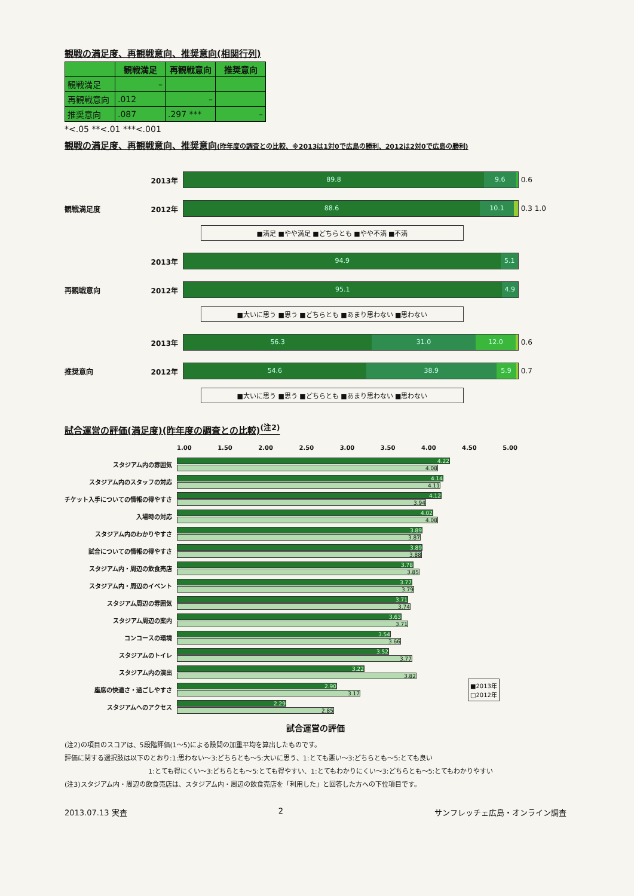観戦の満足度、再観戦意向、推奨意向(相関行列)
| | 観戦満足 | 再観戦意向 | 推奨意向 |
| --- | --- | --- | --- |
| 観戦満足 | – | | |
| 再観戦意向 | .012 | – | |
| 推奨意向 | .087 | .297 *** | – |
*<.05 **<.01 ***<.001
観戦の満足度、再観戦意向、推奨意向(昨年度の調査との比較、※2013は1対0で広島の勝利、2012は2対0で広島の勝利)
2013年
89.8 9.6
0.6
観戦満足度 2012年
88.6 10.1
0.3 1.0
■満足 ■やや満足 ■どちらとも ■やや不満 ■不満
2013年
94.9 5.1
再観戦意向 2012年
95.1 4.9
■大いに思う ■思う ■どちらとも ■あまり思わない ■思わない
2013年
56.3 31.0 12.0
0.6
推奨意向 2012年
54.6 38.9 5.9
0.7
■大いに思う ■思う ■どちらとも ■あまり思わない ■思わない
試合運営の評価(満足度)(昨年度の調査との比較)<sup>(注2)</sup>
1.00 1.50 2.00 2.50 3.00 3.50 4.00 4.50 5.00
スタジアム内の雰囲気
4.22
4.08
スタジアム内のスタッフの対応
4.14
4.11
チケット入手についての情報の得やすさ
4.12
3.94
入場時の対応
4.02
4.08
スタジアム内のわかりやすさ
3.89
3.87
試合についての情報の得やすさ
3.89
3.88
スタジアム内・周辺の飲食売店
3.78
3.85
スタジアム内・周辺のイベント
3.77
3.79
スタジアム周辺の雰囲気
3.71
3.74
スタジアム周辺の案内
3.63
3.71
コンコースの環境
3.54
3.66
スタジアムのトイレ
3.52
3.77
スタジアム内の演出
3.22
3.82
座席の快適さ・過ごしやすさ
2.90
3.17
■2013年
□2012年
スタジアムへのアクセス
2.29
2.85
試合運営の評価
(注2)の項目のスコアは、5段階評価(1～5)による設問の加重平均を算出したものです。
評価に関する選択肢は以下のとおり:1:思わない～3:どちらとも～5:大いに思う、1:とても悪い～3:どちらとも～5:とても良い
1:とても得にくい～3:どちらとも～5:とても得やすい、1:とてもわかりにくい～3:どちらとも～5:とてもわかりやすい
(注3)スタジアム内・周辺の飲食売店は、スタジアム内・周辺の飲食売店を「利用した」と回答した方への下位項目です。
2013.07.13 実査 2 サンフレッチェ広島・オンライン調査